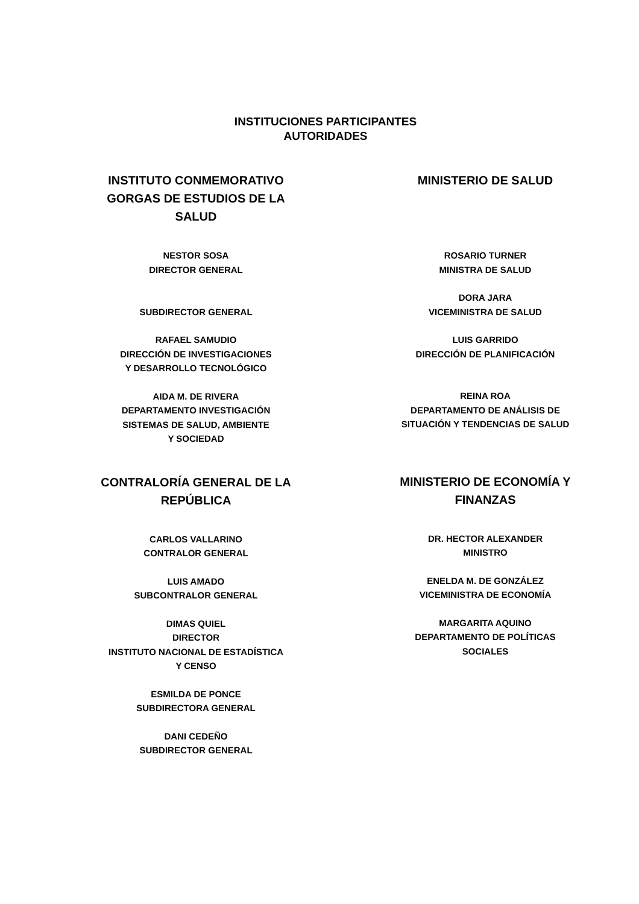INSTITUCIONES PARTICIPANTES
AUTORIDADES
INSTITUTO CONMEMORATIVO GORGAS DE ESTUDIOS DE LA SALUD
NESTOR SOSA
DIRECTOR GENERAL
SUBDIRECTOR GENERAL
RAFAEL SAMUDIO
DIRECCIÓN DE INVESTIGACIONES
Y DESARROLLO TECNOLÓGICO
AIDA M. DE RIVERA
DEPARTAMENTO INVESTIGACIÓN
SISTEMAS DE SALUD, AMBIENTE
Y SOCIEDAD
CONTRALORÍA GENERAL DE LA REPÚBLICA
CARLOS VALLARINO
CONTRALOR GENERAL
LUIS AMADO
SUBCONTRALOR GENERAL
DIMAS QUIEL
DIRECTOR
INSTITUTO NACIONAL DE ESTADÍSTICA
Y CENSO
ESMILDA DE PONCE
SUBDIRECTORA GENERAL
DANI CEDEÑO
SUBDIRECTOR GENERAL
MINISTERIO DE SALUD
ROSARIO TURNER
MINISTRA DE SALUD
DORA JARA
VICEMINISTRA DE SALUD
LUIS GARRIDO
DIRECCIÓN DE PLANIFICACIÓN
REINA ROA
DEPARTAMENTO DE ANÁLISIS DE
SITUACIÓN Y TENDENCIAS DE SALUD
MINISTERIO DE ECONOMÍA Y FINANZAS
DR. HECTOR ALEXANDER
MINISTRO
ENELDA M. DE GONZÁLEZ
VICEMINISTRA DE ECONOMÍA
MARGARITA AQUINO
DEPARTAMENTO DE POLÍTICAS
SOCIALES